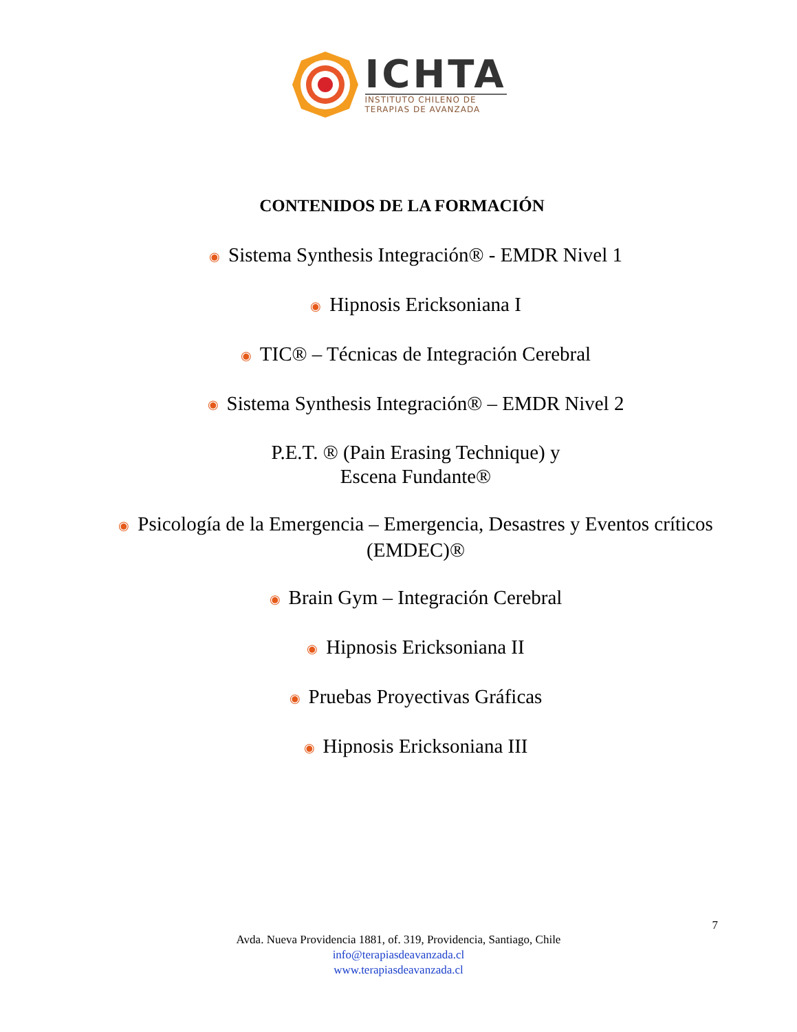ICHTA
INSTITUTO CHILENO DE
TERAPIAS DE AVANZADA
CONTENIDOS DE LA FORMACIÓN
◉ Sistema Synthesis Integración® - EMDR Nivel 1
◉ Hipnosis Ericksoniana I
◉ TIC® – Técnicas de Integración Cerebral
◉ Sistema Synthesis Integración® – EMDR Nivel 2
P.E.T. ® (Pain Erasing Technique) y
Escena Fundante®
◉ Psicología de la Emergencia – Emergencia, Desastres y Eventos críticos
(EMDEC)®
◉ Brain Gym – Integración Cerebral
◉ Hipnosis Ericksoniana II
◉ Pruebas Proyectivas Gráficas
◉ Hipnosis Ericksoniana III
7
Avda. Nueva Providencia 1881, of. 319, Providencia, Santiago, Chile
info@terapiasdeavanzada.cl
www.terapiasdeavanzada.cl